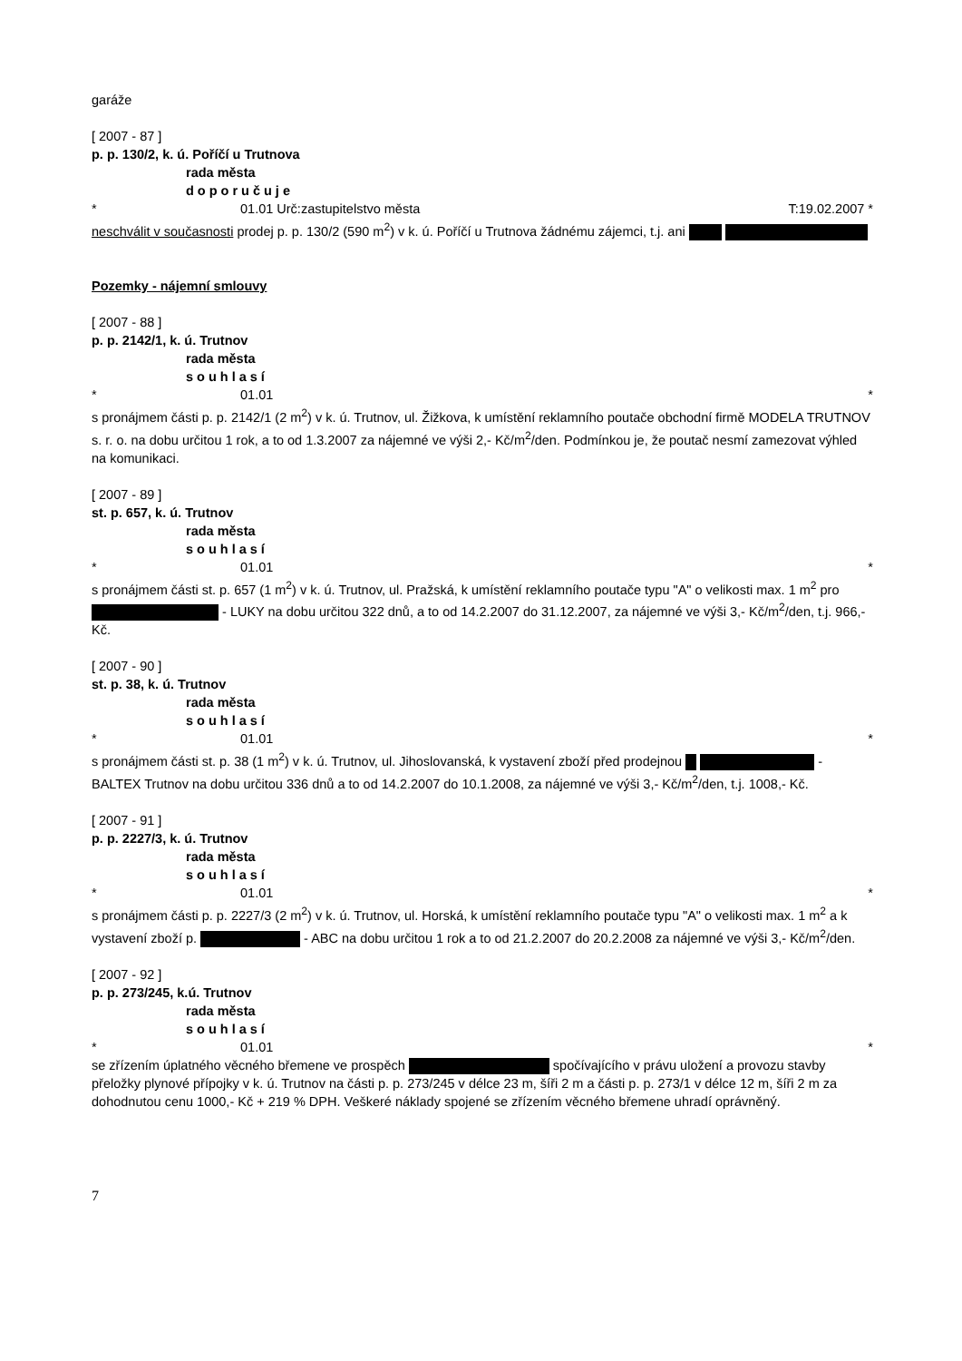garáže
[ 2007 - 87 ]
p. p. 130/2, k. ú. Poříčí u Trutnova
rada města
doporučuje
* 01.01 Urč:zastupitelstvo města T:19.02.2007 *
neschválit v současnosti prodej p. p. 130/2 (590 m<sup>2</sup>) v k. ú. Poříčí u Trutnova žádnému zájemci, t.j. ani
Pozemky - nájemní smlouvy
[ 2007 - 88 ]
p. p. 2142/1, k. ú. Trutnov
rada města
souhlasí
* 01.01 *
s pronájmem části p. p. 2142/1 (2 m<sup>2</sup>) v k. ú. Trutnov, ul. Žižkova, k umístění reklamního poutače obchodní firmě MODELA TRUTNOV s. r. o. na dobu určitou 1 rok, a to od 1.3.2007 za nájemné ve výši 2,- Kč/m<sup>2</sup>/den. Podmínkou je, že poutač nesmí zamezovat výhled na komunikaci.
[ 2007 - 89 ]
st. p. 657, k. ú. Trutnov
rada města
souhlasí
* 01.01 *
s pronájmem části st. p. 657 (1 m<sup>2</sup>) v k. ú. Trutnov, ul. Pražská, k umístění reklamního poutače typu "A" o velikosti max. 1 m<sup>2</sup> pro - LUKY na dobu určitou 322 dnů, a to od 14.2.2007 do 31.12.2007, za nájemné ve výši 3,- Kč/m<sup>2</sup>/den, t.j. 966,- Kč.
[ 2007 - 90 ]
st. p. 38, k. ú. Trutnov
rada města
souhlasí
* 01.01 *
s pronájmem části st. p. 38 (1 m<sup>2</sup>) v k. ú. Trutnov, ul. Jihoslovanská, k vystavení zboží před prodejnou - BALTEX Trutnov na dobu určitou 336 dnů a to od 14.2.2007 do 10.1.2008, za nájemné ve výši 3,- Kč/m<sup>2</sup>/den, t.j. 1008,- Kč.
[ 2007 - 91 ]
p. p. 2227/3, k. ú. Trutnov
rada města
souhlasí
* 01.01 *
s pronájmem části p. p. 2227/3 (2 m<sup>2</sup>) v k. ú. Trutnov, ul. Horská, k umístění reklamního poutače typu "A" o velikosti max. 1 m<sup>2</sup> a k vystavení zboží p. - ABC na dobu určitou 1 rok a to od 21.2.2007 do 20.2.2008 za nájemné ve výši 3,- Kč/m<sup>2</sup>/den.
[ 2007 - 92 ]
p. p. 273/245, k.ú. Trutnov
rada města
souhlasí
* 01.01 *
se zřízením úplatného věcného břemene ve prospěch spočívajícího v právu uložení a provozu stavby přeložky plynové přípojky v k. ú. Trutnov na části p. p. 273/245 v délce 23 m, šíři 2 m a části p. p. 273/1 v délce 12 m, šíři 2 m za dohodnutou cenu 1000,- Kč + 219 % DPH. Veškeré náklady spojené se zřízením věcného břemene uhradí oprávněný.
7